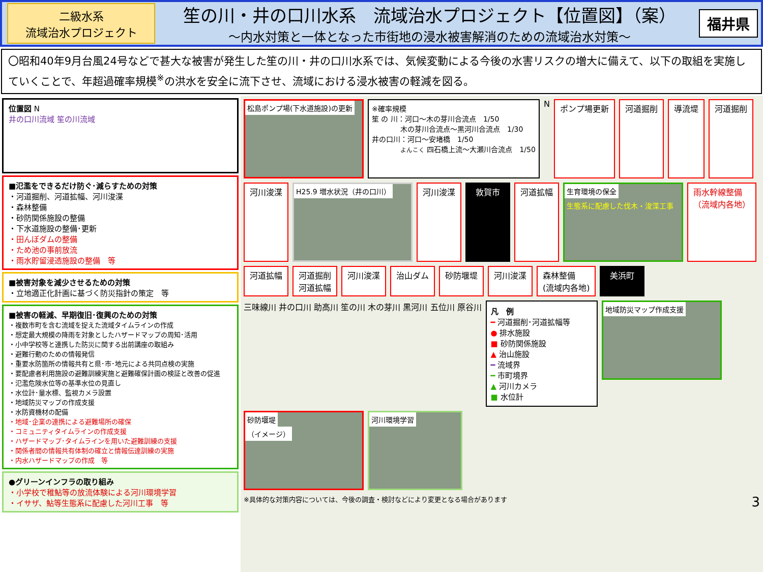二級水系
流域治水プロジェクト
笙の川・井の口川水系　流域治水プロジェクト【位置図】（案）
～内水対策と一体となった市街地の浸水被害解消のための流域治水対策～
福井県
〇昭和40年9月台風24号などで甚大な被害が発生した笙の川・井の口川水系では、気候変動による今後の水害リスクの増大に備えて、以下の取組を実施していくことで、年超過確率規模<sup>※</sup>の洪水を安全に流下させ、流域における浸水被害の軽減を図る。
位置図 N
井の口川流域 笙の川流域
■氾濫をできるだけ防ぐ･減らすための対策
・河道掘削、河道拡幅、河川浚渫
・森林整備
・砂防関係施設の整備
・下水道施設の整備･更新
・田んぼダムの整備
・ため池の事前放流
・雨水貯留浸透施設の整備　等
■被害対象を減少させるための対策
・立地適正化計画に基づく防災指針の策定　等
■被害の軽減、早期復旧･復興のための対策
・複数市町を含む流域を捉えた流域タイムラインの作成
・想定最大規模の降雨を対象としたハザードマップの周知･活用
・小中学校等と連携した防災に関する出前講座の取組み
・避難行動のための情報発信
・重要水防箇所の情報共有と県･市･地元による共同点検の実施
・要配慮者利用施設の避難訓練実施と避難確保計画の検証と改善の促進
・氾濫危険水位等の基準水位の見直し
・水位計･量水標、監視カメラ設置
・地域防災マップの作成支援
・水防資機材の配備
・地域･企業の連携による避難場所の確保
・コミュニティタイムラインの作成支援
・ハザードマップ･タイムラインを用いた避難訓練の支援
・関係者間の情報共有体制の確立と情報伝達訓練の実施
・内水ハザードマップの作成　等
●グリーンインフラの取り組み
・小学校で稚鮎等の放流体験による河川環境学習
・イサザ、鮎等生態系に配慮した河川工事　等
松島ポンプ場(下水道施設)の更新
※確率規模
笙 の 川：河口～木の芽川合流点　1/50
　　　　木の芽川合流点～黒河川合流点　1/30
井の口川：河口～安堵橋　1/50
　　　　よんこく 四石橋上流～大瀬川合流点　1/50
N
ポンプ場更新
河道掘削
導流堤
河道掘削
河川浚渫
H25.9 増水状況（井の口川）
河川浚渫
敦賀市
河道拡幅
生育環境の保全
生態系に配慮した伐木・浚渫工事
雨水幹線整備
（流域内各地）
河道拡幅
河道掘削
河道拡幅
河川浚渫
治山ダム
砂防堰堤
河川浚渫
森林整備
(流域内各地)
美浜町
三味線川 井の口川 助高川 笙の川 木の芽川 黒河川 五位川 原谷川
凡　例
━ 河道掘削･河道拡幅等
● 排水施設
■ 砂防関係施設
▲ 治山施設
━ 流域界
━ 市町境界
▲ 河川カメラ
■ 水位計
地域防災マップ作成支援
砂防堰堤
（イメージ）
河川環境学習
※具体的な対策内容については、今後の調査・検討などにより変更となる場合があります　3